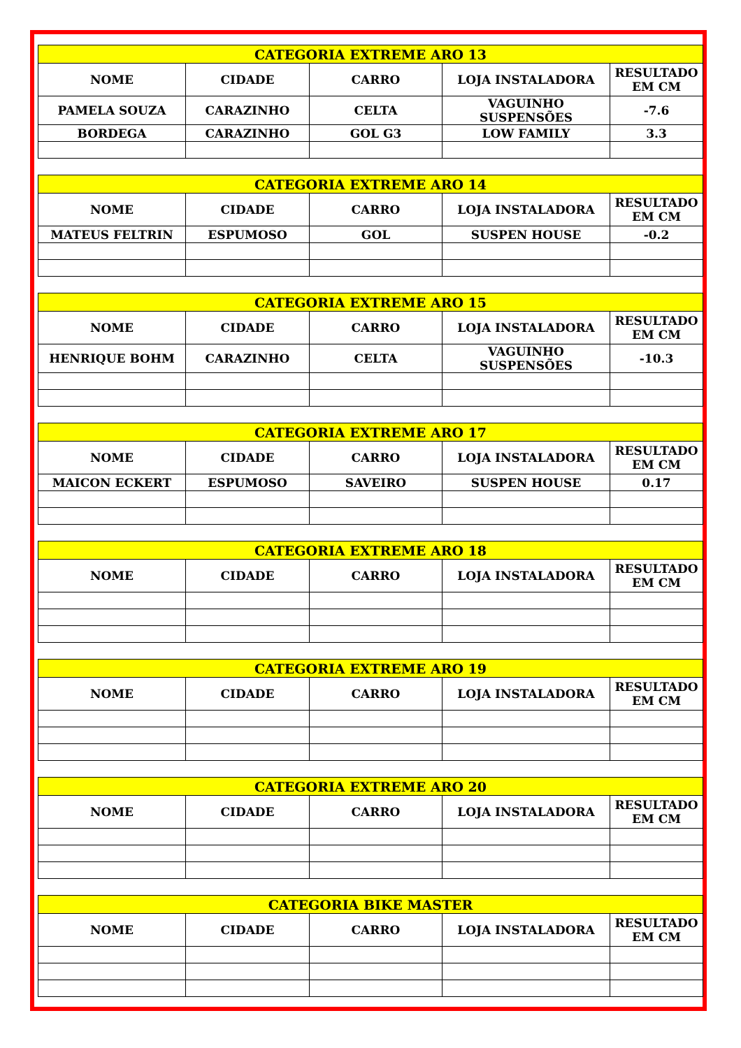| CATEGORIA EXTREME ARO 13 | | | | |
| --- | --- | --- | --- | --- |
| NOME | CIDADE | CARRO | LOJA INSTALADORA | RESULTADO EM CM |
| PAMELA SOUZA | CARAZINHO | CELTA | VAGUINHO SUSPENSÕES | -7.6 |
| BORDEGA | CARAZINHO | GOL G3 | LOW FAMILY | 3.3 |
| CATEGORIA EXTREME ARO 14 | | | | |
| --- | --- | --- | --- | --- |
| NOME | CIDADE | CARRO | LOJA INSTALADORA | RESULTADO EM CM |
| MATEUS FELTRIN | ESPUMOSO | GOL | SUSPEN HOUSE | -0.2 |
| CATEGORIA EXTREME ARO 15 | | | | |
| --- | --- | --- | --- | --- |
| NOME | CIDADE | CARRO | LOJA INSTALADORA | RESULTADO EM CM |
| HENRIQUE BOHM | CARAZINHO | CELTA | VAGUINHO SUSPENSÕES | -10.3 |
| CATEGORIA EXTREME ARO 17 | | | | |
| --- | --- | --- | --- | --- |
| NOME | CIDADE | CARRO | LOJA INSTALADORA | RESULTADO EM CM |
| MAICON ECKERT | ESPUMOSO | SAVEIRO | SUSPEN HOUSE | 0.17 |
| CATEGORIA EXTREME ARO 18 | | | | |
| --- | --- | --- | --- | --- |
| NOME | CIDADE | CARRO | LOJA INSTALADORA | RESULTADO EM CM |
| CATEGORIA EXTREME ARO 19 | | | | |
| --- | --- | --- | --- | --- |
| NOME | CIDADE | CARRO | LOJA INSTALADORA | RESULTADO EM CM |
| CATEGORIA EXTREME ARO 20 | | | | |
| --- | --- | --- | --- | --- |
| NOME | CIDADE | CARRO | LOJA INSTALADORA | RESULTADO EM CM |
| CATEGORIA BIKE MASTER | | | | |
| --- | --- | --- | --- | --- |
| NOME | CIDADE | CARRO | LOJA INSTALADORA | RESULTADO EM CM |